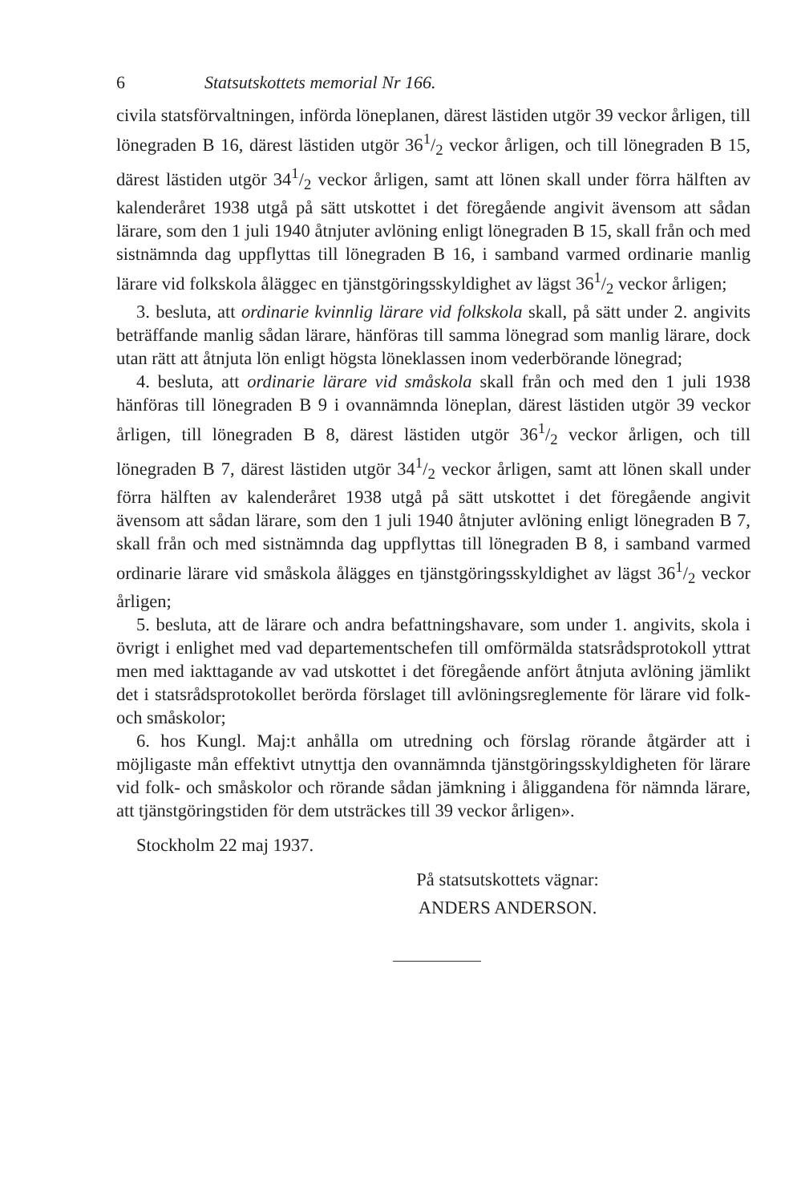6 Statsutskottets memorial Nr 166.
civila statsförvaltningen, införda löneplanen, därest lästiden utgör 39 veckor årligen, till lönegraden B 16, därest lästiden utgör 361/2 veckor årligen, och till lönegraden B 15, därest lästiden utgör 341/2 veckor årligen, samt att lönen skall under förra hälften av kalenderåret 1938 utgå på sätt utskottet i det föregående angivit ävensom att sådan lärare, som den 1 juli 1940 åtnjuter avlöning enligt lönegraden B 15, skall från och med sistnämnda dag uppflyttas till lönegraden B 16, i samband varmed ordinarie manlig lärare vid folkskola åläggес en tjänstgöringsskyldighet av lägst 361/2 veckor årligen;
3. besluta, att ordinarie kvinnlig lärare vid folkskola skall, på sätt under 2. angivits beträffande manlig sådan lärare, hänföras till samma lönegrad som manlig lärare, dock utan rätt att åtnjuta lön enligt högsta löneklassen inom vederbörande lönegrad;
4. besluta, att ordinarie lärare vid småskola skall från och med den 1 juli 1938 hänföras till lönegraden B 9 i ovannämnda löneplan, därest lästiden utgör 39 veckor årligen, till lönegraden B 8, därest lästiden utgör 361/2 veckor årligen, och till lönegraden B 7, därest lästiden utgör 341/2 veckor årligen, samt att lönen skall under förra hälften av kalenderåret 1938 utgå på sätt utskottet i det föregående angivit ävensom att sådan lärare, som den 1 juli 1940 åtnjuter avlöning enligt lönegraden B 7, skall från och med sistnämnda dag uppflyttas till lönegraden B 8, i samband varmed ordinarie lärare vid småskola ålägges en tjänstgöringsskyldighet av lägst 361/2 veckor årligen;
5. besluta, att de lärare och andra befattningshavare, som under 1. angivits, skola i övrigt i enlighet med vad departementschefen till omförmälda statsrådsprotokoll yttrat men med iakttagande av vad utskottet i det föregående anfört åtnjuta avlöning jämlikt det i statsrådsprotokollet berörda förslaget till avlöningsreglemente för lärare vid folk- och småskolor;
6. hos Kungl. Maj:t anhålla om utredning och förslag rörande åtgärder att i möjligaste mån effektivt utnyttja den ovannämnda tjänstgöringsskyldigheten för lärare vid folk- och småskolor och rörande sådan jämkning i åliggandena för nämnda lärare, att tjänstgöringstiden för dem utsträckes till 39 veckor årligen».
Stockholm 22 maj 1937.
På statsutskottets vägnar:
ANDERS ANDERSON.